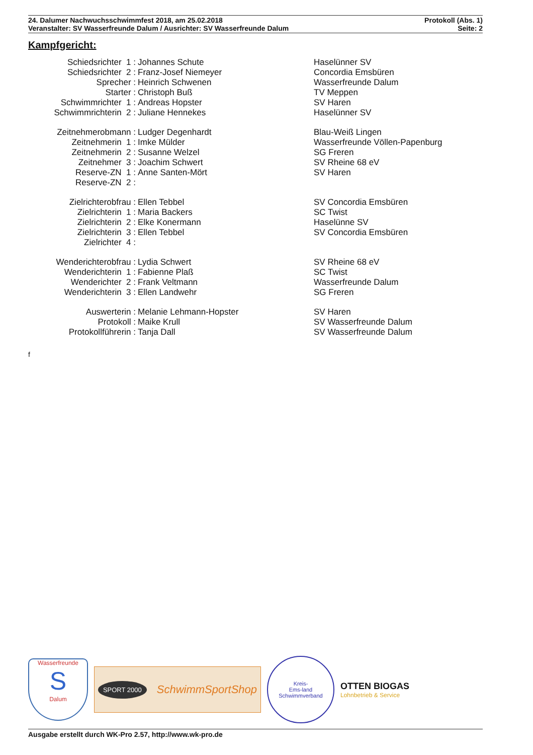24. Dalumer Nachwuchsschwimmfest 2018, am 25.02.2018 Protokoll (Abs. 1)
Veranstalter: SV Wasserfreunde Dalum / Ausrichter: SV Wasserfreunde Dalum Seite: 2
Kampfgericht:
| Schiedsrichter 1 : | Johannes Schute | Haselünner SV |
| Schiedsrichter 2 : | Franz-Josef Niemeyer | Concordia Emsbüren |
| Sprecher : | Heinrich Schwenen | Wasserfreunde Dalum |
| Starter : | Christoph Buß | TV Meppen |
| Schwimmrichter 1 : | Andreas Hopster | SV Haren |
| Schwimmrichterin 2 : | Juliane Hennekes | Haselünner SV |
| Zeitnehmerobmann : | Ludger Degenhardt | Blau-Weiß Lingen |
| Zeitnehmerin 1 : | Imke Mülder | Wasserfreunde Völlen-Papenburg |
| Zeitnehmerin 2 : | Susanne Welzel | SG Freren |
| Zeitnehmer 3 : | Joachim Schwert | SV Rheine 68 eV |
| Reserve-ZN 1 : | Anne Santen-Mört | SV Haren |
| Reserve-ZN 2 : | | |
| Zielrichterobfrau : | Ellen Tebbel | SV Concordia Emsbüren |
| Zielrichterin 1 : | Maria Backers | SC Twist |
| Zielrichterin 2 : | Elke Konermann | Haselünne SV |
| Zielrichterin 3 : | Ellen Tebbel | SV Concordia Emsbüren |
| Zielrichter 4 : | | |
| Wenderichterobfrau : | Lydia Schwert | SV Rheine 68 eV |
| Wenderichterin 1 : | Fabienne Plaß | SC Twist |
| Wenderichter 2 : | Frank Veltmann | Wasserfreunde Dalum |
| Wenderichterin 3 : | Ellen Landwehr | SG Freren |
| Auswerterin : | Melanie Lehmann-Hopster | SV Haren |
| Protokoll : | Maike Krull | SV Wasserfreunde Dalum |
| Protokollführerin : | Tanja Dall | SV Wasserfreunde Dalum |
f
Wasserfreunde
S
Dalum
SPORT 2000 SchwimmSportShop
Kreis-
Ems-land
Schwimmverband
OTTEN BIOGAS
Lohnbetrieb & Service
Ausgabe erstellt durch WK-Pro 2.57, http://www.wk-pro.de